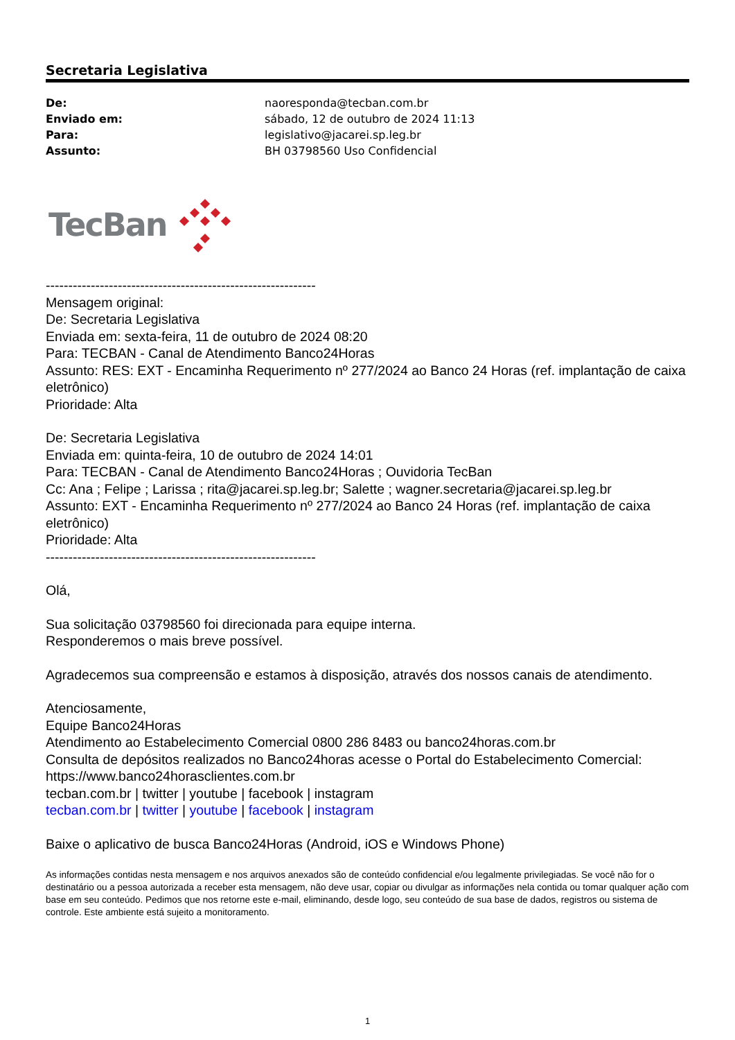Secretaria Legislativa
| De: | naoresponda@tecban.com.br |
| Enviado em: | sábado, 12 de outubro de 2024 11:13 |
| Para: | legislativo@jacarei.sp.leg.br |
| Assunto: | BH 03798560 Uso Confidencial |
TecBan
------------------------------------------------------------
Mensagem original:
De: Secretaria Legislativa
Enviada em: sexta-feira, 11 de outubro de 2024 08:20
Para: TECBAN - Canal de Atendimento Banco24Horas
Assunto: RES: EXT - Encaminha Requerimento nº 277/2024 ao Banco 24 Horas (ref. implantação de caixa eletrônico)
Prioridade: Alta
De: Secretaria Legislativa
Enviada em: quinta-feira, 10 de outubro de 2024 14:01
Para: TECBAN - Canal de Atendimento Banco24Horas ; Ouvidoria TecBan
Cc: Ana ; Felipe ; Larissa ; rita@jacarei.sp.leg.br; Salette ; wagner.secretaria@jacarei.sp.leg.br
Assunto: EXT - Encaminha Requerimento nº 277/2024 ao Banco 24 Horas (ref. implantação de caixa eletrônico)
Prioridade: Alta
------------------------------------------------------------
Olá,
Sua solicitação 03798560 foi direcionada para equipe interna.
Responderemos o mais breve possível.
Agradecemos sua compreensão e estamos à disposição, através dos nossos canais de atendimento.
Atenciosamente,
Equipe Banco24Horas
Atendimento ao Estabelecimento Comercial 0800 286 8483 ou banco24horas.com.br
Consulta de depósitos realizados no Banco24horas acesse o Portal do Estabelecimento Comercial:
https://www.banco24horasclientes.com.br
tecban.com.br | twitter | youtube | facebook | instagram
tecban.com.br | twitter | youtube | facebook | instagram
Baixe o aplicativo de busca Banco24Horas (Android, iOS e Windows Phone)
As informações contidas nesta mensagem e nos arquivos anexados são de conteúdo confidencial e/ou legalmente privilegiadas. Se você não for o destinatário ou a pessoa autorizada a receber esta mensagem, não deve usar, copiar ou divulgar as informações nela contida ou tomar qualquer ação com base em seu conteúdo. Pedimos que nos retorne este e-mail, eliminando, desde logo, seu conteúdo de sua base de dados, registros ou sistema de controle. Este ambiente está sujeito a monitoramento.
1